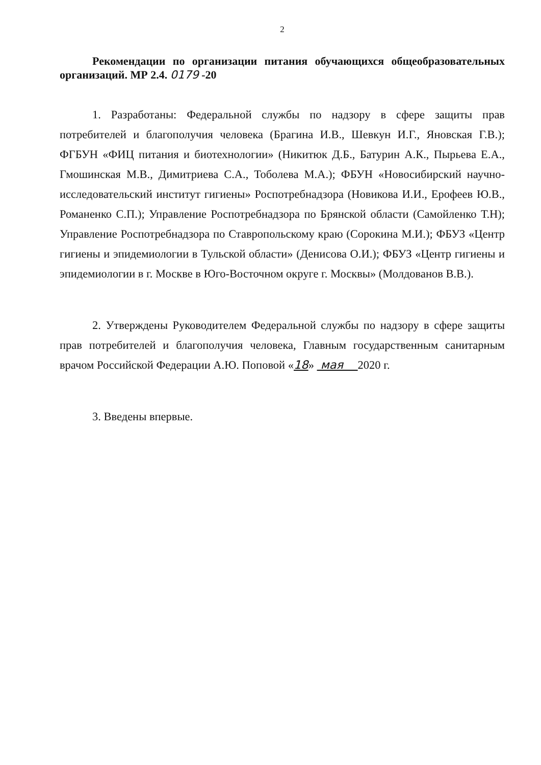2
Рекомендации по организации питания обучающихся общеобразовательных организаций. МР 2.4. 0179 -20
1. Разработаны: Федеральной службы по надзору в сфере защиты прав потребителей и благополучия человека (Брагина И.В., Шевкун И.Г., Яновская Г.В.); ФГБУН «ФИЦ питания и биотехнологии» (Никитюк Д.Б., Батурин А.К., Пырьева Е.А., Гмошинская М.В., Димитриева С.А., Тоболева М.А.); ФБУН «Новосибирский научно-исследовательский институт гигиены» Роспотребнадзора (Новикова И.И., Ерофеев Ю.В., Романенко С.П.); Управление Роспотребнадзора по Брянской области (Самойленко Т.Н); Управление Роспотребнадзора по Ставропольскому краю (Сорокина М.И.); ФБУЗ «Центр гигиены и эпидемиологии в Тульской области» (Денисова О.И.); ФБУЗ «Центр гигиены и эпидемиологии в г. Москве в Юго-Восточном округе г. Москвы» (Молдованов В.В.).
2. Утверждены Руководителем Федеральной службы по надзору в сфере защиты прав потребителей и благополучия человека, Главным государственным санитарным врачом Российской Федерации А.Ю. Поповой «18» мая 2020 г.
3. Введены впервые.